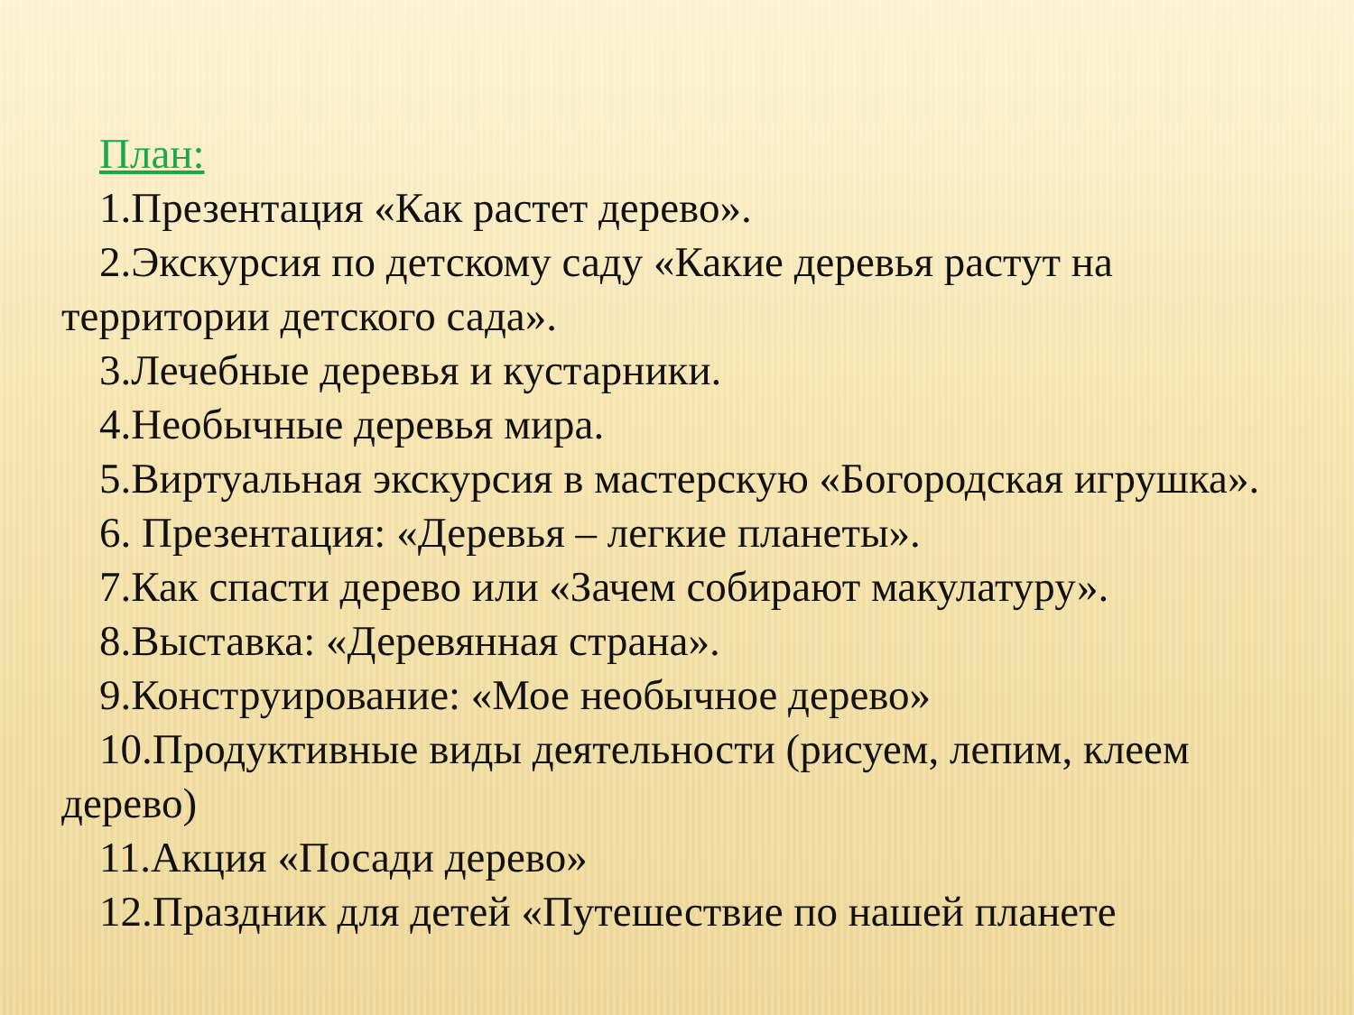План:
1.Презентация «Как растет дерево».
2.Экскурсия по детскому саду «Какие деревья растут на территории детского сада».
3.Лечебные деревья и кустарники.
4.Необычные деревья мира.
5.Виртуальная экскурсия в мастерскую «Богородская игрушка».
6. Презентация: «Деревья – легкие планеты».
7.Как спасти дерево или «Зачем собирают макулатуру».
8.Выставка: «Деревянная страна».
9.Конструирование: «Мое необычное дерево»
10.Продуктивные виды деятельности (рисуем, лепим, клеем дерево)
11.Акция «Посади дерево»
12.Праздник для детей «Путешествие по нашей планете